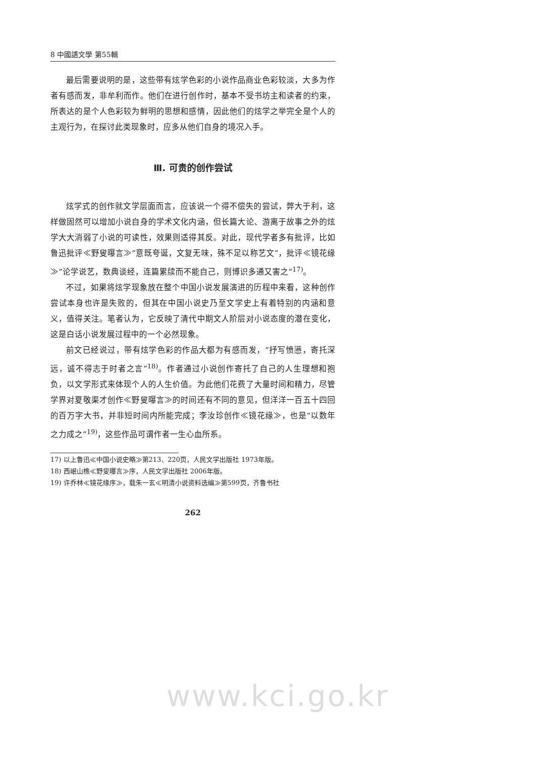8 中國語文學 第55輯
最后需要说明的是，这些带有炫学色彩的小说作品商业色彩较淡，大多为作者有感而发，非牟利而作。他们在进行创作时，基本不受书坊主和读者的约束，所表达的是个人色彩较为鲜明的思想和感情，因此他们的炫学之举完全是个人的主观行为，在探讨此类现象时，应多从他们自身的境况入手。
Ⅲ. 可贵的创作尝试
炫学式的创作就文学层面而言，应该说一个得不偿失的尝试，弊大于利，这样做固然可以增加小说自身的学术文化内涵，但长篇大论、游离于故事之外的炫学大大消弱了小说的可读性，效果则适得其反。对此，现代学者多有批评，比如鲁迅批评≪野叟曝言≫“意既夸诞，文复无味，殊不足以称艺文”，批评≪镜花缘≫“论学说艺，数典谈经，连篇累牍而不能自己，则博识多通又害之”<sup>17)</sup>。
不过，如果将炫学现象放在整个中国小说发展演进的历程中来看，这种创作尝试本身也许是失败的，但其在中国小说史乃至文学史上有着特别的内涵和意义，值得关注。笔者认为，它反映了清代中期文人阶层对小说态度的潜在变化，这是白话小说发展过程中的一个必然现象。
前文已经说过，带有炫学色彩的作品大都为有感而发，“抒写愤懑，寄托深远，诚不得志于时者之言”<sup>18)</sup>。作者通过小说创作寄托了自己的人生理想和抱负，以文学形式来体现个人的人生价值。为此他们花费了大量时间和精力，尽管学界对夏敬渠才创作≪野叟曝言≫的时间还有不同的意见，但洋洋一百五十四回的百万字大书，并非短时间内所能完成；李汝珍创作≪镜花缘≫，也是“以数年之力成之”<sup>19)</sup>，这些作品可谓作者一生心血所系。
17) 以上鲁迅≪中国小说史略≫第213、220页，人民文学出版社 1973年版。
18) 西岷山樵≪野叟曝言≫序，人民文学出版社 2006年版。
19) 许乔林≪镜花缘序≫，载朱一玄≪明清小说资料选编≫第599页，齐鲁书社
262
www.kci.go.kr